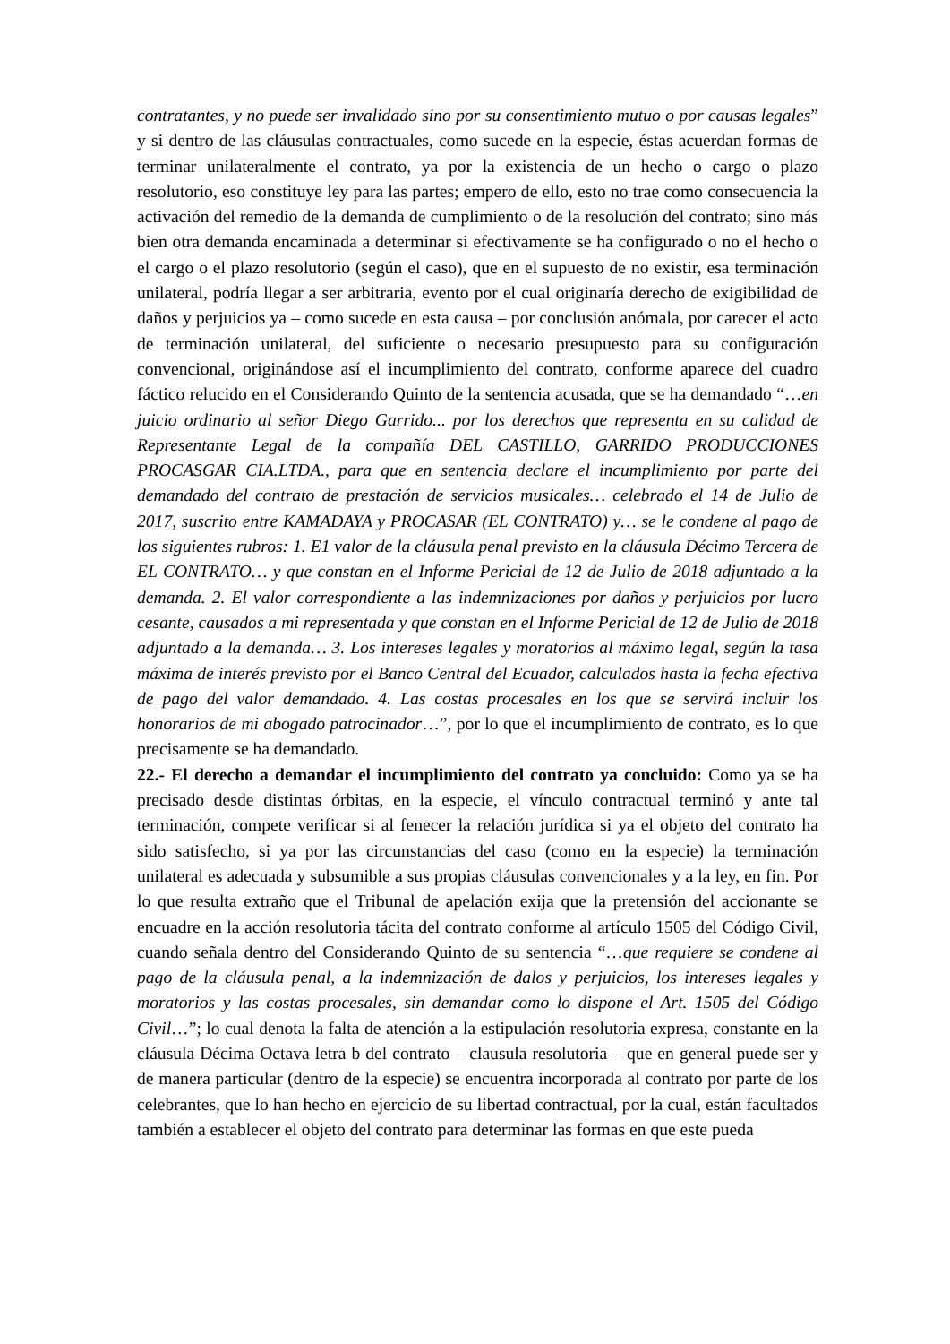contratantes, y no puede ser invalidado sino por su consentimiento mutuo o por causas legales” y si dentro de las cláusulas contractuales, como sucede en la especie, éstas acuerdan formas de terminar unilateralmente el contrato, ya por la existencia de un hecho o cargo o plazo resolutorio, eso constituye ley para las partes; empero de ello, esto no trae como consecuencia la activación del remedio de la demanda de cumplimiento o de la resolución del contrato; sino más bien otra demanda encaminada a determinar si efectivamente se ha configurado o no el hecho o el cargo o el plazo resolutorio (según el caso), que en el supuesto de no existir, esa terminación unilateral, podría llegar a ser arbitraria, evento por el cual originaría derecho de exigibilidad de daños y perjuicios ya – como sucede en esta causa – por conclusión anómala, por carecer el acto de terminación unilateral, del suficiente o necesario presupuesto para su configuración convencional, originándose así el incumplimiento del contrato, conforme aparece del cuadro fáctico relucido en el Considerando Quinto de la sentencia acusada, que se ha demandado “…en juicio ordinario al señor Diego Garrido... por los derechos que representa en su calidad de Representante Legal de la compañía DEL CASTILLO, GARRIDO PRODUCCIONES PROCASGAR CIA.LTDA., para que en sentencia declare el incumplimiento por parte del demandado del contrato de prestación de servicios musicales… celebrado el 14 de Julio de 2017, suscrito entre KAMADAYA y PROCASAR (EL CONTRATO) y… se le condene al pago de los siguientes rubros: 1. E1 valor de la cláusula penal previsto en la cláusula Décimo Tercera de EL CONTRATO… y que constan en el Informe Pericial de 12 de Julio de 2018 adjuntado a la demanda. 2. El valor correspondiente a las indemnizaciones por daños y perjuicios por lucro cesante, causados a mi representada y que constan en el Informe Pericial de 12 de Julio de 2018 adjuntado a la demanda… 3. Los intereses legales y moratorios al máximo legal, según la tasa máxima de interés previsto por el Banco Central del Ecuador, calculados hasta la fecha efectiva de pago del valor demandado. 4. Las costas procesales en los que se servirá incluir los honorarios de mi abogado patrocinador…”, por lo que el incumplimiento de contrato, es lo que precisamente se ha demandado.
22.- El derecho a demandar el incumplimiento del contrato ya concluido: Como ya se ha precisado desde distintas órbitas, en la especie, el vínculo contractual terminó y ante tal terminación, compete verificar si al fenecer la relación jurídica si ya el objeto del contrato ha sido satisfecho, si ya por las circunstancias del caso (como en la especie) la terminación unilateral es adecuada y subsumible a sus propias cláusulas convencionales y a la ley, en fin. Por lo que resulta extraño que el Tribunal de apelación exija que la pretensión del accionante se encuadre en la acción resolutoria tácita del contrato conforme al artículo 1505 del Código Civil, cuando señala dentro del Considerando Quinto de su sentencia “…que requiere se condene al pago de la cláusula penal, a la indemnización de dalos y perjuicios, los intereses legales y moratorios y las costas procesales, sin demandar como lo dispone el Art. 1505 del Código Civil…”; lo cual denota la falta de atención a la estipulación resolutoria expresa, constante en la cláusula Décima Octava letra b del contrato – clausula resolutoria – que en general puede ser y de manera particular (dentro de la especie) se encuentra incorporada al contrato por parte de los celebrantes, que lo han hecho en ejercicio de su libertad contractual, por la cual, están facultados también a establecer el objeto del contrato para determinar las formas en que este pueda